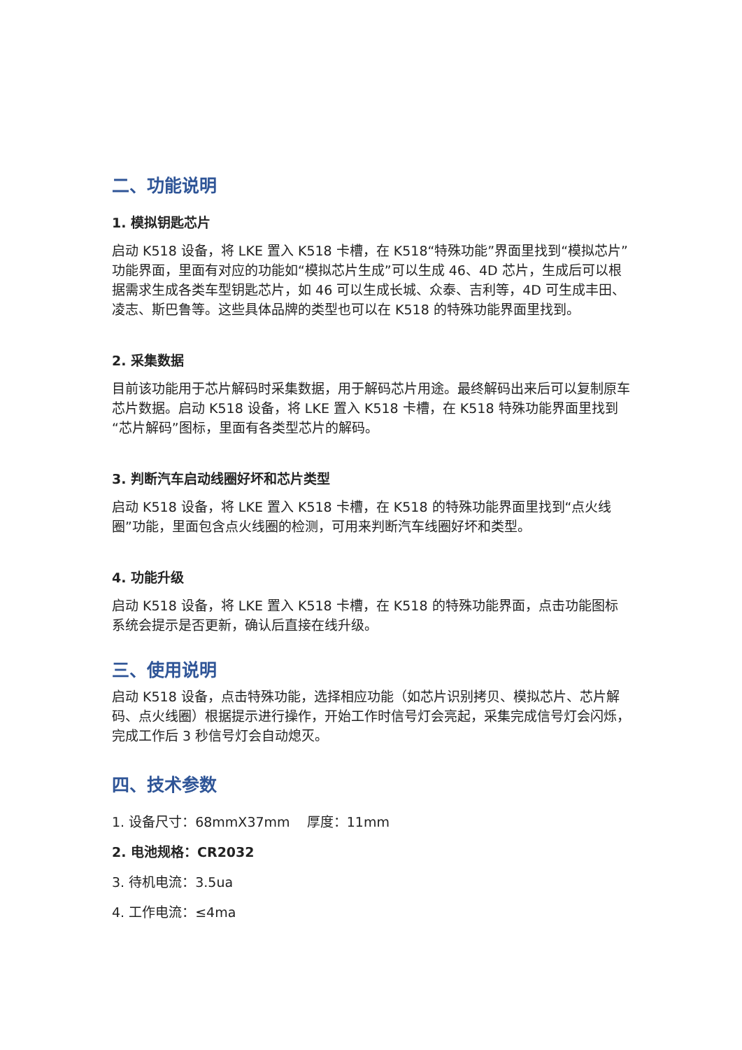二、功能说明
1. 模拟钥匙芯片
启动 K518 设备，将 LKE 置入 K518 卡槽，在 K518“特殊功能”界面里找到“模拟芯片”功能界面，里面有对应的功能如“模拟芯片生成”可以生成 46、4D 芯片，生成后可以根据需求生成各类车型钥匙芯片，如 46 可以生成长城、众泰、吉利等，4D 可生成丰田、凌志、斯巴鲁等。这些具体品牌的类型也可以在 K518 的特殊功能界面里找到。
2. 采集数据
目前该功能用于芯片解码时采集数据，用于解码芯片用途。最终解码出来后可以复制原车芯片数据。启动 K518 设备，将 LKE 置入 K518 卡槽，在 K518 特殊功能界面里找到“芯片解码”图标，里面有各类型芯片的解码。
3. 判断汽车启动线圈好坏和芯片类型
启动 K518 设备，将 LKE 置入 K518 卡槽，在 K518 的特殊功能界面里找到“点火线圈”功能，里面包含点火线圈的检测，可用来判断汽车线圈好坏和类型。
4. 功能升级
启动 K518 设备，将 LKE 置入 K518 卡槽，在 K518 的特殊功能界面，点击功能图标系统会提示是否更新，确认后直接在线升级。
三、使用说明
启动 K518 设备，点击特殊功能，选择相应功能（如芯片识别拷贝、模拟芯片、芯片解码、点火线圈）根据提示进行操作，开始工作时信号灯会亮起，采集完成信号灯会闪烁，完成工作后 3 秒信号灯会自动熄灭。
四、技术参数
1. 设备尺寸：68mmX37mm 厚度：11mm
2. 电池规格：CR2032
3. 待机电流：3.5ua
4. 工作电流：≤4ma